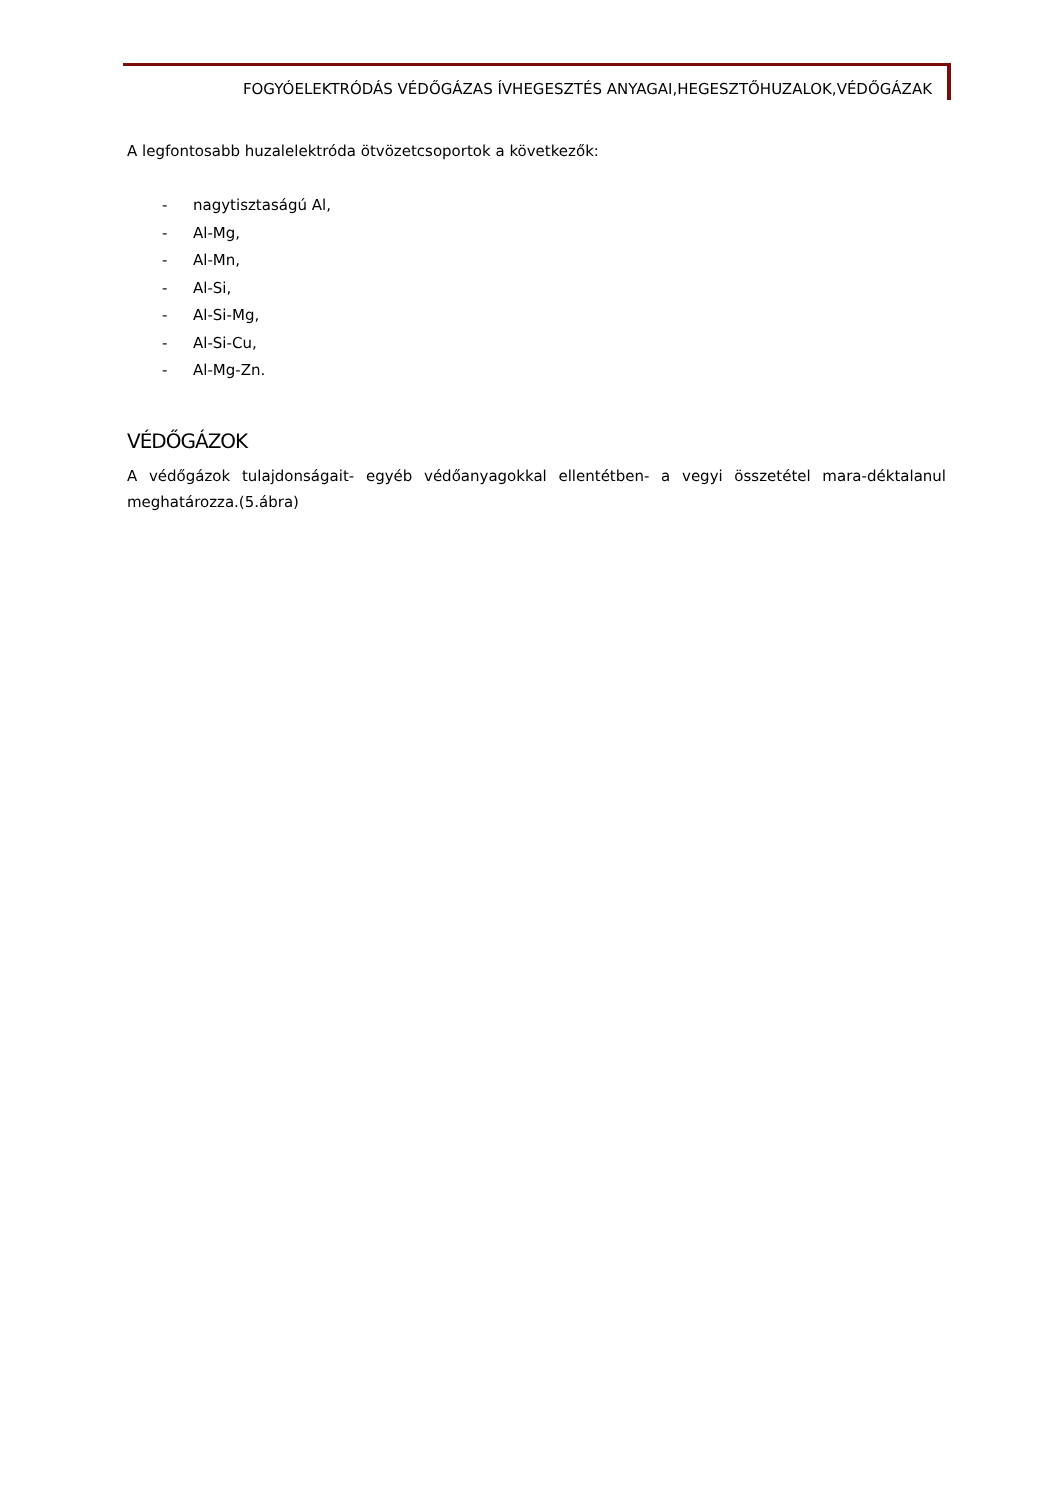FOGYÓELEKTRÓDÁS VÉDŐGÁZAS ÍVHEGESZTÉS ANYAGAI,HEGESZTŐHUZALOK,VÉDŐGÁZAK
A legfontosabb huzalelektróda ötvözetcsoportok a következők:
- nagytisztaságú Al,
- Al-Mg,
- Al-Mn,
- Al-Si,
- Al-Si-Mg,
- Al-Si-Cu,
- Al-Mg-Zn.
VÉDŐGÁZOK
A védőgázok tulajdonságait- egyéb védőanyagokkal ellentétben- a vegyi összetétel mara-déktalanul meghatározza.(5.ábra)